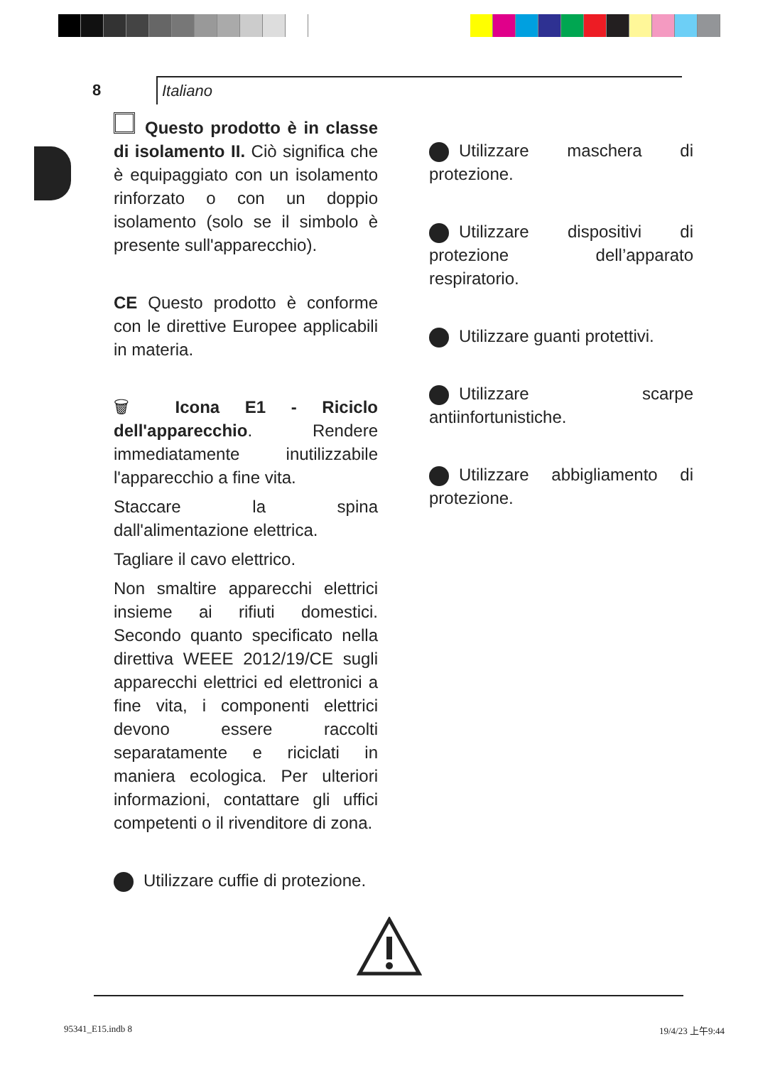8 Italiano
Questo prodotto è in classe di isolamento II. Ciò significa che è equipaggiato con un isolamento rinforzato o con un doppio isolamento (solo se il simbolo è presente sull'apparecchio).
CE Questo prodotto è conforme con le direttive Europee applicabili in materia.
🗑 Icona E1 - Riciclo dell'apparecchio. Rendere immediatamente inutilizzabile l'apparecchio a fine vita.
Staccare la spina dall'alimentazione elettrica.
Tagliare il cavo elettrico.
Non smaltire apparecchi elettrici insieme ai rifiuti domestici. Secondo quanto specificato nella direttiva WEEE 2012/19/CE sugli apparecchi elettrici ed elettronici a fine vita, i componenti elettrici devono essere raccolti separatamente e riciclati in maniera ecologica. Per ulteriori informazioni, contattare gli uffici competenti o il rivenditore di zona.
Utilizzare cuffie di protezione.
Utilizzare maschera di protezione.
Utilizzare dispositivi di protezione dell’apparato respiratorio.
Utilizzare guanti protettivi.
Utilizzare scarpe antiinfortunistiche.
Utilizzare abbigliamento di protezione.
95341_E15.indb 8 19/4/23 上午9:44